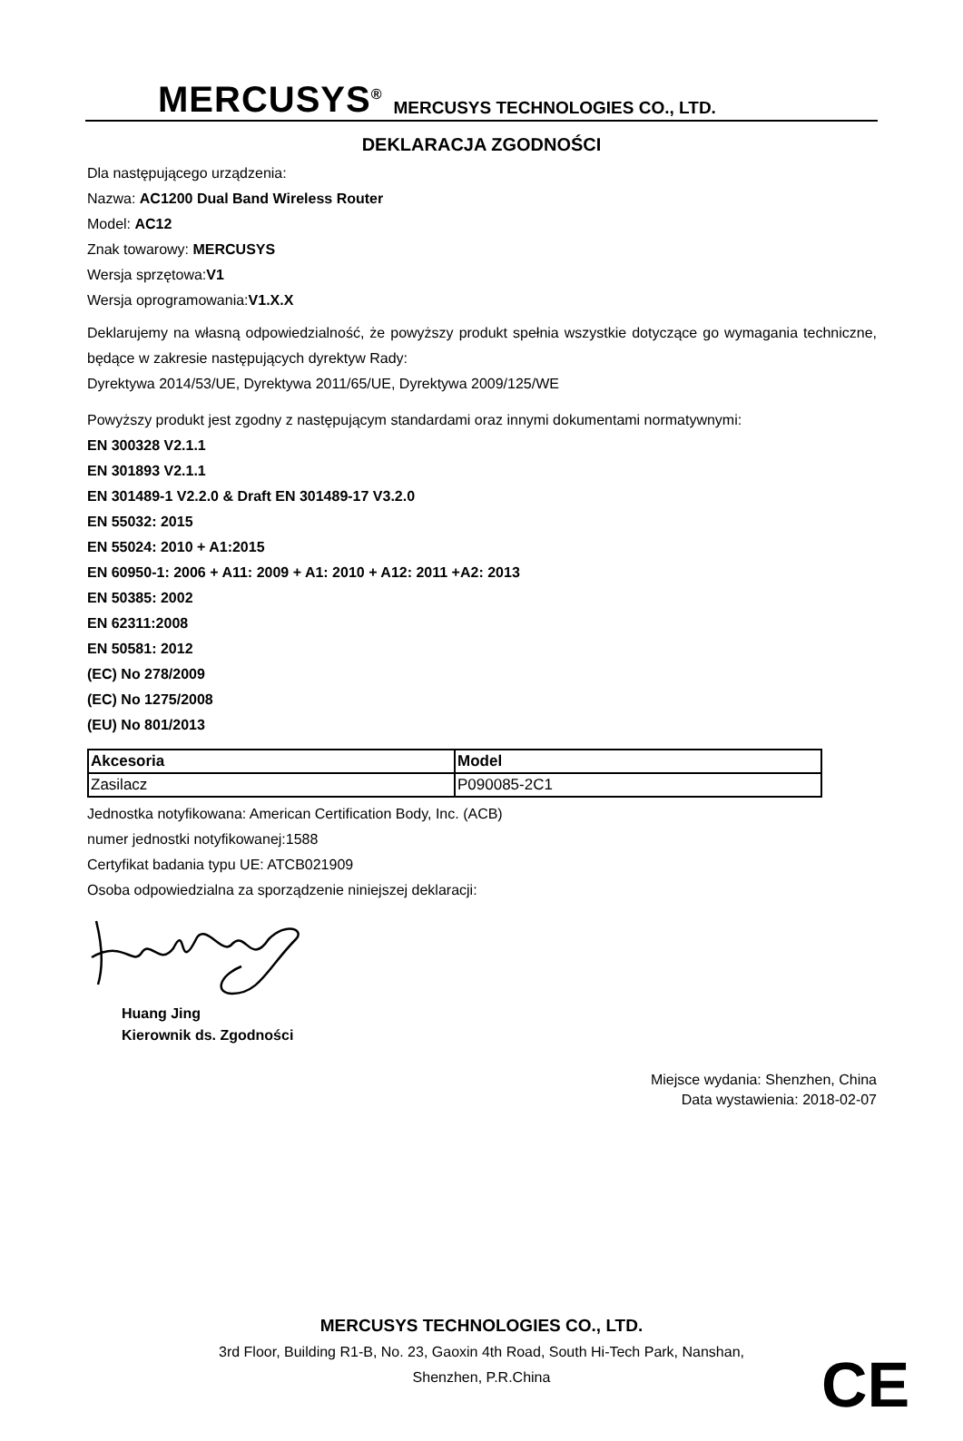MERCUSYS<sup>®</sup> MERCUSYS TECHNOLOGIES CO., LTD.
DEKLARACJA ZGODNOŚCI
Dla następującego urządzenia:
Nazwa: AC1200 Dual Band Wireless Router
Model: AC12
Znak towarowy: MERCUSYS
Wersja sprzętowa:V1
Wersja oprogramowania:V1.X.X
Deklarujemy na własną odpowiedzialność, że powyższy produkt spełnia wszystkie dotyczące go wymagania techniczne, będące w zakresie następujących dyrektyw Rady:
Dyrektywa 2014/53/UE, Dyrektywa 2011/65/UE, Dyrektywa 2009/125/WE
Powyższy produkt jest zgodny z następującym standardami oraz innymi dokumentami normatywnymi:
EN 300328 V2.1.1
EN 301893 V2.1.1
EN 301489-1 V2.2.0 & Draft EN 301489-17 V3.2.0
EN 55032: 2015
EN 55024: 2010 + A1:2015
EN 60950-1: 2006 + A11: 2009 + A1: 2010 + A12: 2011 +A2: 2013
EN 50385: 2002
EN 62311:2008
EN 50581: 2012
(EC) No 278/2009
(EC) No 1275/2008
(EU) No 801/2013
| Akcesoria | Model |
| --- | --- |
| Zasilacz | P090085-2C1 |
Jednostka notyfikowana: American Certification Body, Inc. (ACB)
numer jednostki notyfikowanej:1588
Certyfikat badania typu UE: ATCB021909
Osoba odpowiedzialna za sporządzenie niniejszej deklaracji:
Huang Jing
Kierownik ds. Zgodności
Miejsce wydania: Shenzhen, China
Data wystawienia: 2018-02-07
MERCUSYS TECHNOLOGIES CO., LTD.
3rd Floor, Building R1-B, No. 23, Gaoxin 4th Road, South Hi-Tech Park, Nanshan,
Shenzhen, P.R.China
CE